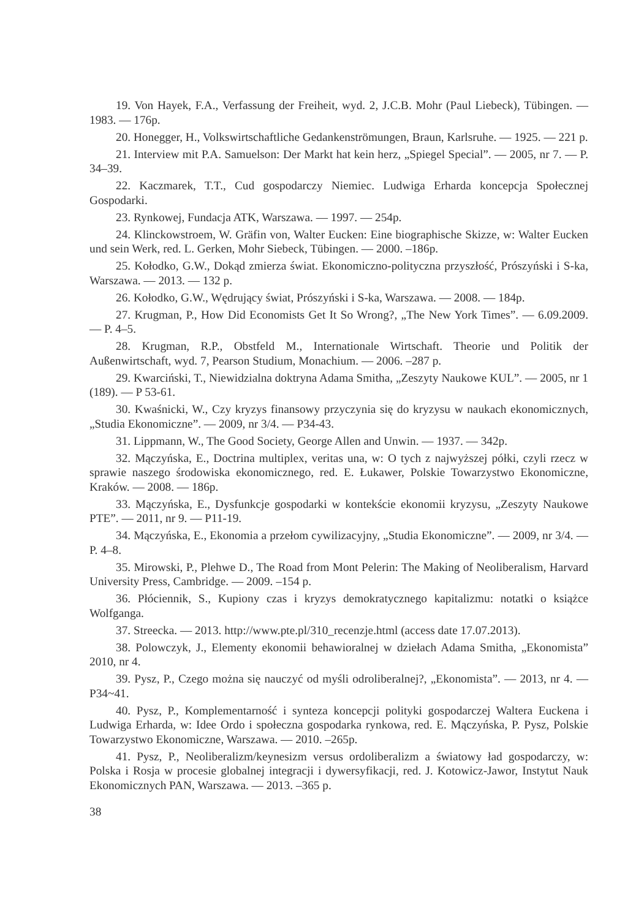19. Von Hayek, F.A., Verfassung der Freiheit, wyd. 2, J.C.B. Mohr (Paul Liebeck), Tübingen. — 1983. — 176p.
20. Honegger, H., Volkswirtschaftliche Gedankenströmungen, Braun, Karlsruhe. — 1925. — 221 p.
21. Interview mit P.A. Samuelson: Der Markt hat kein herz, „Spiegel Special”. — 2005, nr 7. — P. 34–39.
22. Kaczmarek, T.T., Cud gospodarczy Niemiec. Ludwiga Erharda koncepcja Społecznej Gospodarki.
23. Rynkowej, Fundacja ATK, Warszawa. — 1997. — 254p.
24. Klinckowstroem, W. Gräfin von, Walter Eucken: Eine biographische Skizze, w: Walter Eucken und sein Werk, red. L. Gerken, Mohr Siebeck, Tübingen. — 2000. –186p.
25. Kołodko, G.W., Dokąd zmierza świat. Ekonomiczno-polityczna przyszłość, Prószyński i S-ka, Warszawa. — 2013. — 132 p.
26. Kołodko, G.W., Wędrujący świat, Prószyński i S-ka, Warszawa. — 2008. — 184p.
27. Krugman, P., How Did Economists Get It So Wrong?, „The New York Times”. — 6.09.2009. — P. 4–5.
28. Krugman, R.P., Obstfeld M., Internationale Wirtschaft. Theorie und Politik der Außenwirtschaft, wyd. 7, Pearson Studium, Monachium. — 2006. –287 p.
29. Kwarciński, T., Niewidzialna doktryna Adama Smitha, „Zeszyty Naukowe KUL”. — 2005, nr 1 (189). — P 53-61.
30. Kwaśnicki, W., Czy kryzys finansowy przyczynia się do kryzysu w naukach ekonomicznych, „Studia Ekonomiczne”. — 2009, nr 3/4. — P34-43.
31. Lippmann, W., The Good Society, George Allen and Unwin. — 1937. — 342p.
32. Mączyńska, E., Doctrina multiplex, veritas una, w: O tych z najwyższej półki, czyli rzecz w sprawie naszego środowiska ekonomicznego, red. E. Łukawer, Polskie Towarzystwo Ekonomiczne, Kraków. — 2008. — 186p.
33. Mączyńska, E., Dysfunkcje gospodarki w kontekście ekonomii kryzysu, „Zeszyty Naukowe PTE”. — 2011, nr 9. — P11-19.
34. Mączyńska, E., Ekonomia a przełom cywilizacyjny, „Studia Ekonomiczne”. — 2009, nr 3/4. — P. 4–8.
35. Mirowski, P., Plehwe D., The Road from Mont Pelerin: The Making of Neoliberalism, Harvard University Press, Cambridge. — 2009. –154 p.
36. Płóciennik, S., Kupiony czas i kryzys demokratycznego kapitalizmu: notatki o książce Wolfganga.
37. Streecka. — 2013. http://www.pte.pl/310_recenzje.html (access date 17.07.2013).
38. Polowczyk, J., Elementy ekonomii behawioralnej w dziełach Adama Smitha, „Ekonomista” 2010, nr 4.
39. Pysz, P., Czego można się nauczyć od myśli odroliberalnej?, „Ekonomista”. — 2013, nr 4. — P34~41.
40. Pysz, P., Komplementarność i synteza koncepcji polityki gospodarczej Waltera Euckena i Ludwiga Erharda, w: Idee Ordo i społeczna gospodarka rynkowa, red. E. Mączyńska, P. Pysz, Polskie Towarzystwo Ekonomiczne, Warszawa. — 2010. –265p.
41. Pysz, P., Neoliberalizm/keynesizm versus ordoliberalizm a światowy ład gospodarczy, w: Polska i Rosja w procesie globalnej integracji i dywersyfikacji, red. J. Kotowicz-Jawor, Instytut Nauk Ekonomicznych PAN, Warszawa. — 2013. –365 p.
38